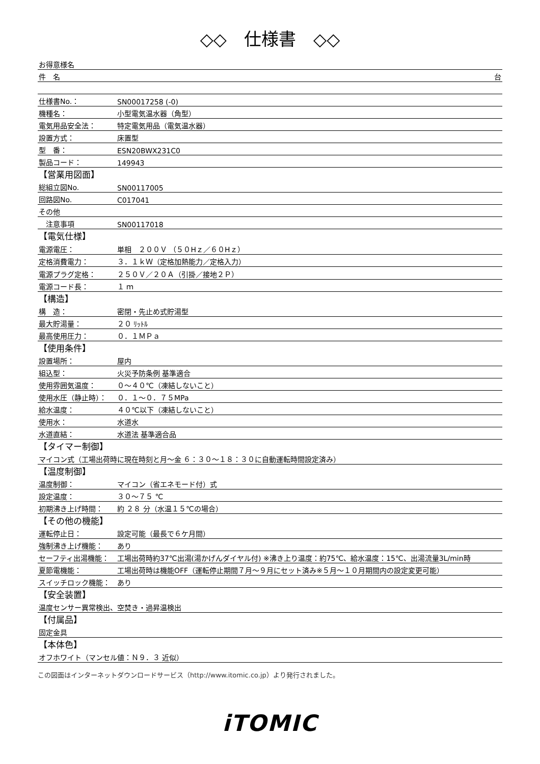◇◇　仕様書　◇◇
| お得意様名 | |
| 件 名 | 台 |
| 仕様書No.： | SN00017258 (-0) |
| 機種名： | 小型電気温水器（角型） |
| 電気用品安全法： | 特定電気用品（電気温水器） |
| 設置方式： | 床置型 |
| 型 番： | ESN20BWX231C0 |
| 製品コード： | 149943 |
| 【営業用図面】 | |
| 総組立図No. | SN00117005 |
| 回路図No. | C017041 |
| その他 | |
| 注意事項 | SN00117018 |
| 【電気仕様】 | |
| 電源電圧： | 単相 ２００Ｖ （５０Hｚ／６０Hｚ） |
| 定格消費電力： | ３．１ｋＷ（定格加熱能力／定格入力） |
| 電源プラグ定格： | ２５０Ｖ／２０Ａ（引掛／接地２Ｐ） |
| 電源コード長： | １ ｍ |
| 【構造】 | |
| 構 造： | 密閉・先止め式貯湯型 |
| 最大貯湯量： | ２０ ﾘｯﾄﾙ |
| 最高使用圧力： | ０．１ＭＰａ |
| 【使用条件】 | |
| 設置場所： | 屋内 |
| 組込型： | 火災予防条例 基準適合 |
| 使用雰囲気温度： | ０～４０℃（凍結しないこと） |
| 使用水圧（静止時）： | ０．１～０．７５MPa |
| 給水温度： | ４０℃以下（凍結しないこと） |
| 使用水： | 水道水 |
| 水道直結： | 水道法 基準適合品 |
| 【タイマー制御】 | |
| マイコン式（工場出荷時に現在時刻と月～金 ６：３０～１８：３０に自動運転時間設定済み） | |
| 【温度制御】 | |
| 温度制御： | マイコン（省エネモード付）式 |
| 設定温度： | ３０～７５ ℃ |
| 初期沸き上げ時間： | 約 ２８ 分（水温１５℃の場合） |
| 【その他の機能】 | |
| 運転停止日： | 設定可能（最長で６ケ月間） |
| 強制沸き上げ機能： | あり |
| セーフティ出湯機能： | 工場出荷時約37℃出湯(湯かげんダイヤル付) ※沸き上り温度：約75℃、給水温度：15℃、出湯流量3L/min時 |
| 夏節電機能： | 工場出荷時は機能OFF（運転停止期間７月～９月にセット済み※５月～１０月期間内の設定変更可能） |
| スイッチロック機能： | あり |
| 【安全装置】 | |
| 温度センサー異常検出、空焚き・過昇温検出 | |
| 【付属品】 | |
| 固定金具 | |
| 【本体色】 | |
| オフホワイト（マンセル値：Ｎ９．３ 近似） | |
この図面はインターネットダウンロードサービス（http://www.itomic.co.jp）より発行されました。
iTOMIC